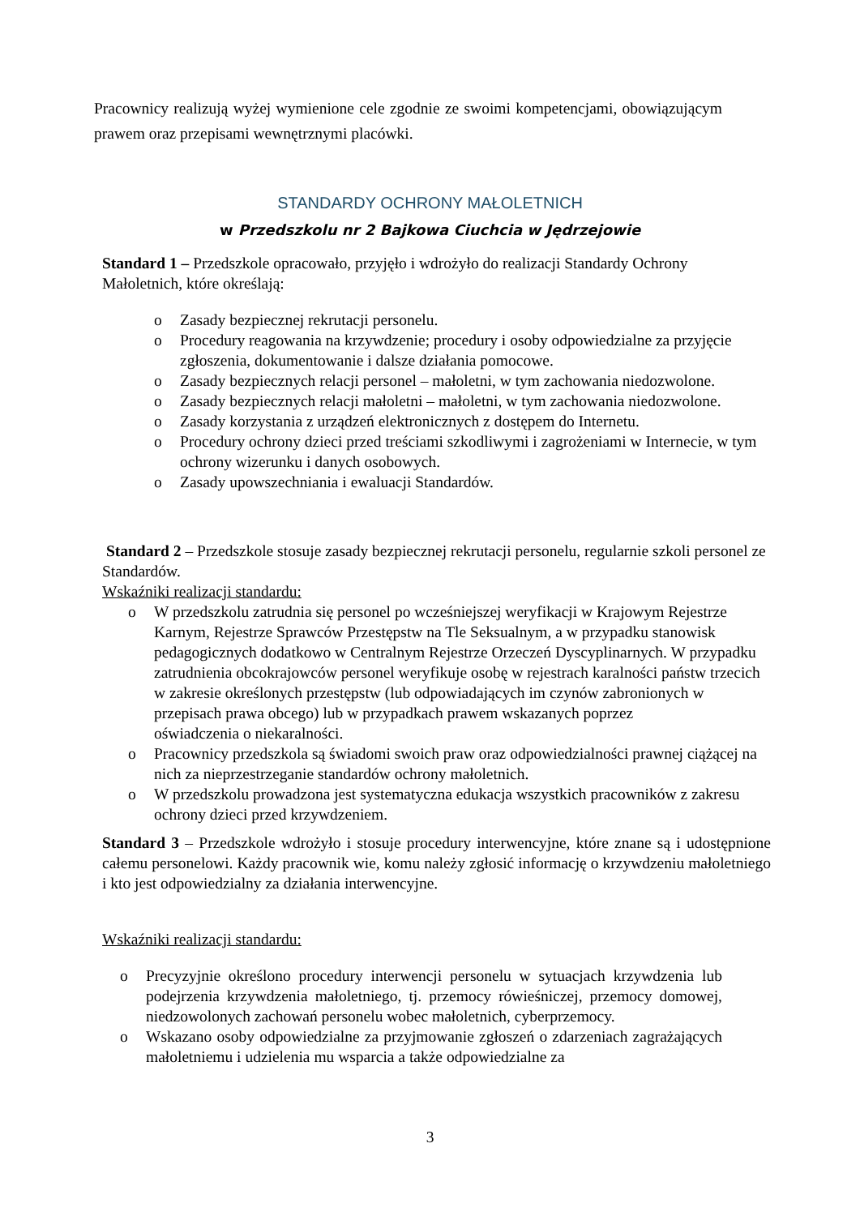Pracownicy realizują wyżej wymienione cele zgodnie ze swoimi kompetencjami, obowiązującym prawem oraz przepisami wewnętrznymi placówki.
STANDARDY OCHRONY MAŁOLETNICH
w Przedszkolu nr 2 Bajkowa Ciuchcia w Jędrzejowie
Standard 1 – Przedszkole opracowało, przyjęło i wdrożyło do realizacji Standardy Ochrony Małoletnich, które określają:
o Zasady bezpiecznej rekrutacji personelu.
o Procedury reagowania na krzywdzenie; procedury i osoby odpowiedzialne za przyjęcie zgłoszenia, dokumentowanie i dalsze działania pomocowe.
o Zasady bezpiecznych relacji personel – małoletni, w tym zachowania niedozwolone.
o Zasady bezpiecznych relacji małoletni – małoletni, w tym zachowania niedozwolone.
o Zasady korzystania z urządzeń elektronicznych z dostępem do Internetu.
o Procedury ochrony dzieci przed treściami szkodliwymi i zagrożeniami w Internecie, w tym ochrony wizerunku i danych osobowych.
o Zasady upowszechniania i ewaluacji Standardów.
Standard 2 – Przedszkole stosuje zasady bezpiecznej rekrutacji personelu, regularnie szkoli personel ze Standardów.
Wskaźniki realizacji standardu:
o W przedszkolu zatrudnia się personel po wcześniejszej weryfikacji w Krajowym Rejestrze Karnym, Rejestrze Sprawców Przestępstw na Tle Seksualnym, a w przypadku stanowisk pedagogicznych dodatkowo w Centralnym Rejestrze Orzeczeń Dyscyplinarnych. W przypadku zatrudnienia obcokrajowców personel weryfikuje osobę w rejestrach karalności państw trzecich w zakresie określonych przestępstw (lub odpowiadających im czynów zabronionych w przepisach prawa obcego) lub w przypadkach prawem wskazanych poprzez
oświadczenia o niekaralności.
o Pracownicy przedszkola są świadomi swoich praw oraz odpowiedzialności prawnej ciążącej na nich za nieprzestrzeganie standardów ochrony małoletnich.
o W przedszkolu prowadzona jest systematyczna edukacja wszystkich pracowników z zakresu ochrony dzieci przed krzywdzeniem.
Standard 3 – Przedszkole wdrożyło i stosuje procedury interwencyjne, które znane są i udostępnione całemu personelowi. Każdy pracownik wie, komu należy zgłosić informację o krzywdzeniu małoletniego i kto jest odpowiedzialny za działania interwencyjne.
Wskaźniki realizacji standardu:
o Precyzyjnie określono procedury interwencji personelu w sytuacjach krzywdzenia lub podejrzenia krzywdzenia małoletniego, tj. przemocy rówieśniczej, przemocy domowej, niedzowolonych zachowań personelu wobec małoletnich, cyberprzemocy.
o Wskazano osoby odpowiedzialne za przyjmowanie zgłoszeń o zdarzeniach zagrażających małoletniemu i udzielenia mu wsparcia a także odpowiedzialne za
3